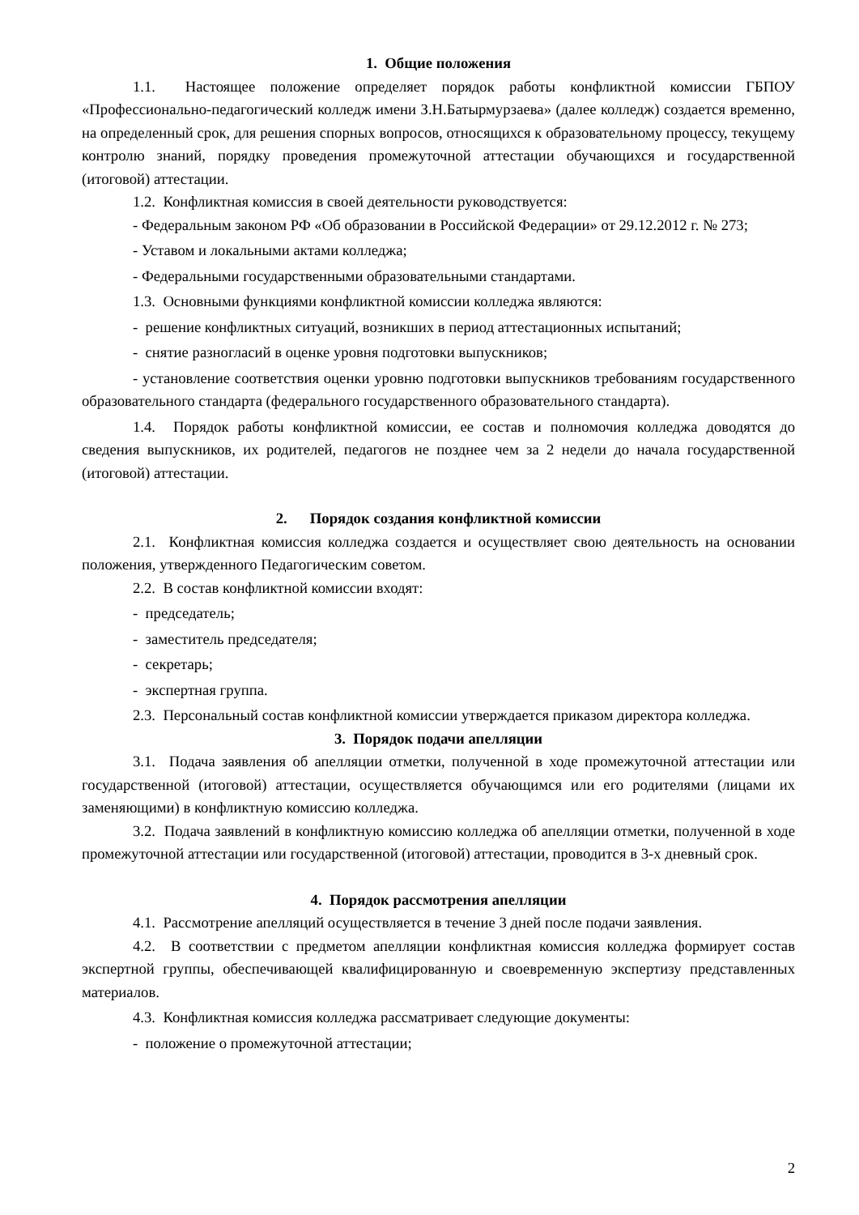1. Общие положения
1.1. Настоящее положение определяет порядок работы конфликтной комиссии ГБПОУ «Профессионально-педагогический колледж имени З.Н.Батырмурзаева» (далее колледж) создается временно, на определенный срок, для решения спорных вопросов, относящихся к образовательному процессу, текущему контролю знаний, порядку проведения промежуточной аттестации обучающихся и государственной (итоговой) аттестации.
1.2. Конфликтная комиссия в своей деятельности руководствуется:
- Федеральным законом РФ «Об образовании в Российской Федерации» от 29.12.2012 г. № 273;
- Уставом и локальными актами колледжа;
- Федеральными государственными образовательными стандартами.
1.3. Основными функциями конфликтной комиссии колледжа являются:
- решение конфликтных ситуаций, возникших в период аттестационных испытаний;
- снятие разногласий в оценке уровня подготовки выпускников;
- установление соответствия оценки уровню подготовки выпускников требованиям государственного образовательного стандарта (федерального государственного образовательного стандарта).
1.4. Порядок работы конфликтной комиссии, ее состав и полномочия колледжа доводятся до сведения выпускников, их родителей, педагогов не позднее чем за 2 недели до начала государственной (итоговой) аттестации.
2. Порядок создания конфликтной комиссии
2.1. Конфликтная комиссия колледжа создается и осуществляет свою деятельность на основании положения, утвержденного Педагогическим советом.
2.2. В состав конфликтной комиссии входят:
- председатель;
- заместитель председателя;
- секретарь;
- экспертная группа.
2.3. Персональный состав конфликтной комиссии утверждается приказом директора колледжа.
3. Порядок подачи апелляции
3.1. Подача заявления об апелляции отметки, полученной в ходе промежуточной аттестации или государственной (итоговой) аттестации, осуществляется обучающимся или его родителями (лицами их заменяющими) в конфликтную комиссию колледжа.
3.2. Подача заявлений в конфликтную комиссию колледжа об апелляции отметки, полученной в ходе промежуточной аттестации или государственной (итоговой) аттестации, проводится в 3-х дневный срок.
4. Порядок рассмотрения апелляции
4.1. Рассмотрение апелляций осуществляется в течение 3 дней после подачи заявления.
4.2. В соответствии с предметом апелляции конфликтная комиссия колледжа формирует состав экспертной группы, обеспечивающей квалифицированную и своевременную экспертизу представленных материалов.
4.3. Конфликтная комиссия колледжа рассматривает следующие документы:
- положение о промежуточной аттестации;
2